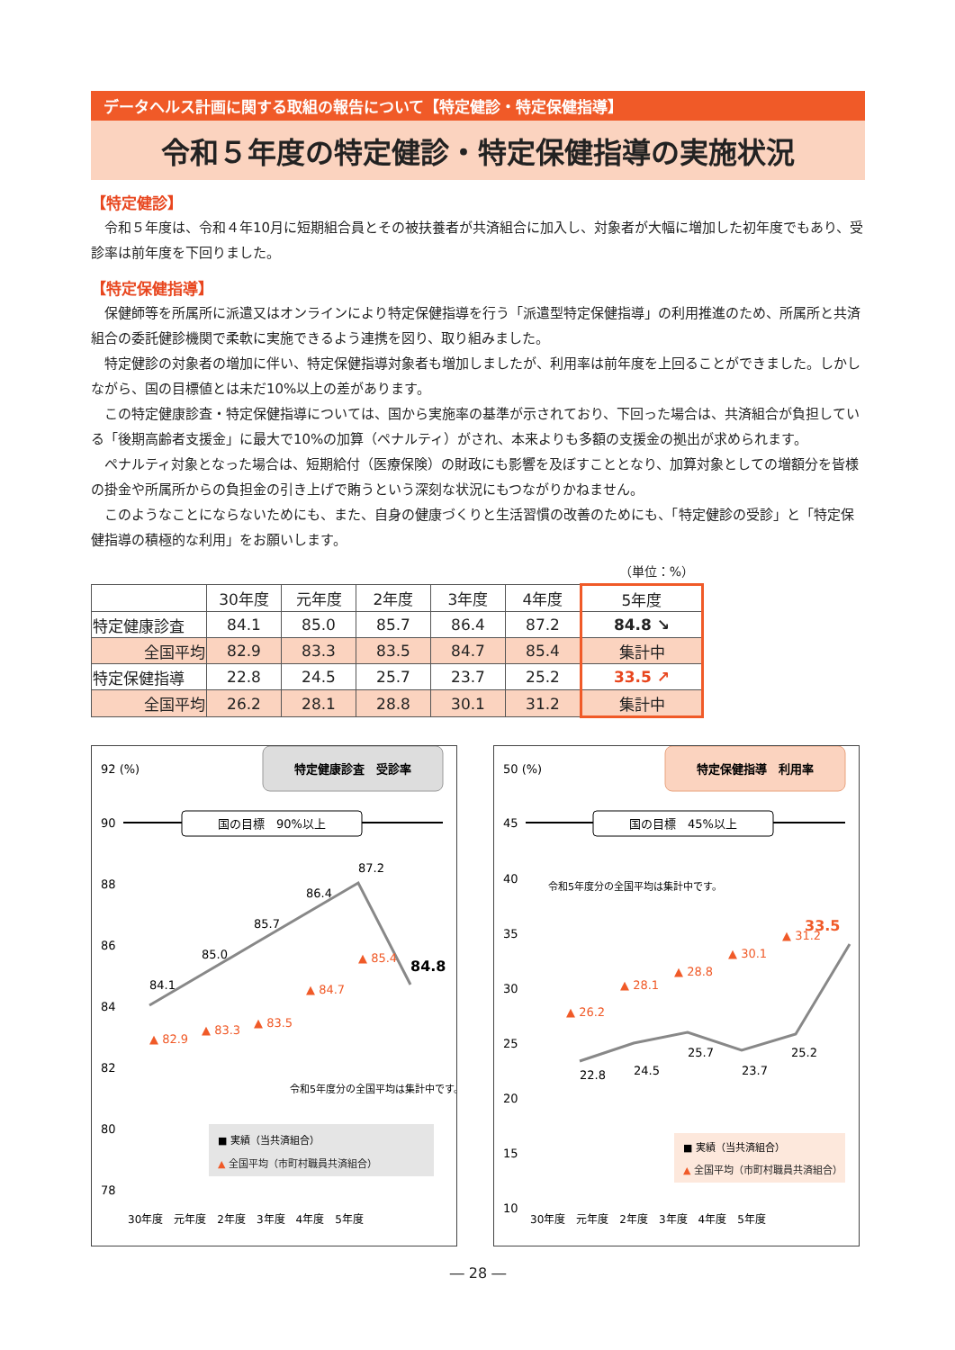データヘルス計画に関する取組の報告について【特定健診・特定保健指導】
令和５年度の特定健診・特定保健指導の実施状況
【特定健診】
令和５年度は、令和４年10月に短期組合員とその被扶養者が共済組合に加入し、対象者が大幅に増加した初年度でもあり、受診率は前年度を下回りました。
【特定保健指導】
保健師等を所属所に派遣又はオンラインにより特定保健指導を行う「派遣型特定保健指導」の利用推進のため、所属所と共済組合の委託健診機関で柔軟に実施できるよう連携を図り、取り組みました。
特定健診の対象者の増加に伴い、特定保健指導対象者も増加しましたが、利用率は前年度を上回ることができました。しかしながら、国の目標値とは未だ10%以上の差があります。
この特定健康診査・特定保健指導については、国から実施率の基準が示されており、下回った場合は、共済組合が負担している「後期高齢者支援金」に最大で10%の加算（ペナルティ）がされ、本来よりも多額の支援金の拠出が求められます。
ペナルティ対象となった場合は、短期給付（医療保険）の財政にも影響を及ぼすこととなり、加算対象としての増額分を皆様の掛金や所属所からの負担金の引き上げで賄うという深刻な状況にもつながりかねません。
このようなことにならないためにも、また、自身の健康づくりと生活習慣の改善のためにも、「特定健診の受診」と「特定保健指導の積極的な利用」をお願いします。
（単位：%）
| | 30年度 | 元年度 | 2年度 | 3年度 | 4年度 | 5年度 |
| --- | --- | --- | --- | --- | --- | --- |
| 特定健康診査 | 84.1 | 85.0 | 85.7 | 86.4 | 87.2 | 84.8 ↘ |
| 全国平均 | 82.9 | 83.3 | 83.5 | 84.7 | 85.4 | 集計中 |
| 特定保健指導 | 22.8 | 24.5 | 25.7 | 23.7 | 25.2 | 33.5 ↗ |
| 全国平均 | 26.2 | 28.1 | 28.8 | 30.1 | 31.2 | 集計中 |
特定健康診査　受診率
92 (%)
90
88
86
84
82
80
78
国の目標　90%以上
84.1
85.0
85.7
86.4
87.2
84.8
▲ 82.9
▲ 83.3
▲ 83.5
▲ 84.7
▲ 85.4
令和5年度分の全国平均は集計中です。
■ 実績（当共済組合）
▲ 全国平均（市町村職員共済組合）
30年度　元年度　2年度　3年度　4年度　5年度
特定保健指導　利用率
50 (%)
45
40
35
30
25
20
15
10
国の目標　45%以上
令和5年度分の全国平均は集計中です。
22.8
24.5
25.7
23.7
25.2
33.5
▲ 26.2
▲ 28.1
▲ 28.8
▲ 30.1
▲ 31.2
■ 実績（当共済組合）
▲ 全国平均（市町村職員共済組合）
30年度　元年度　2年度　3年度　4年度　5年度
― 28 ―